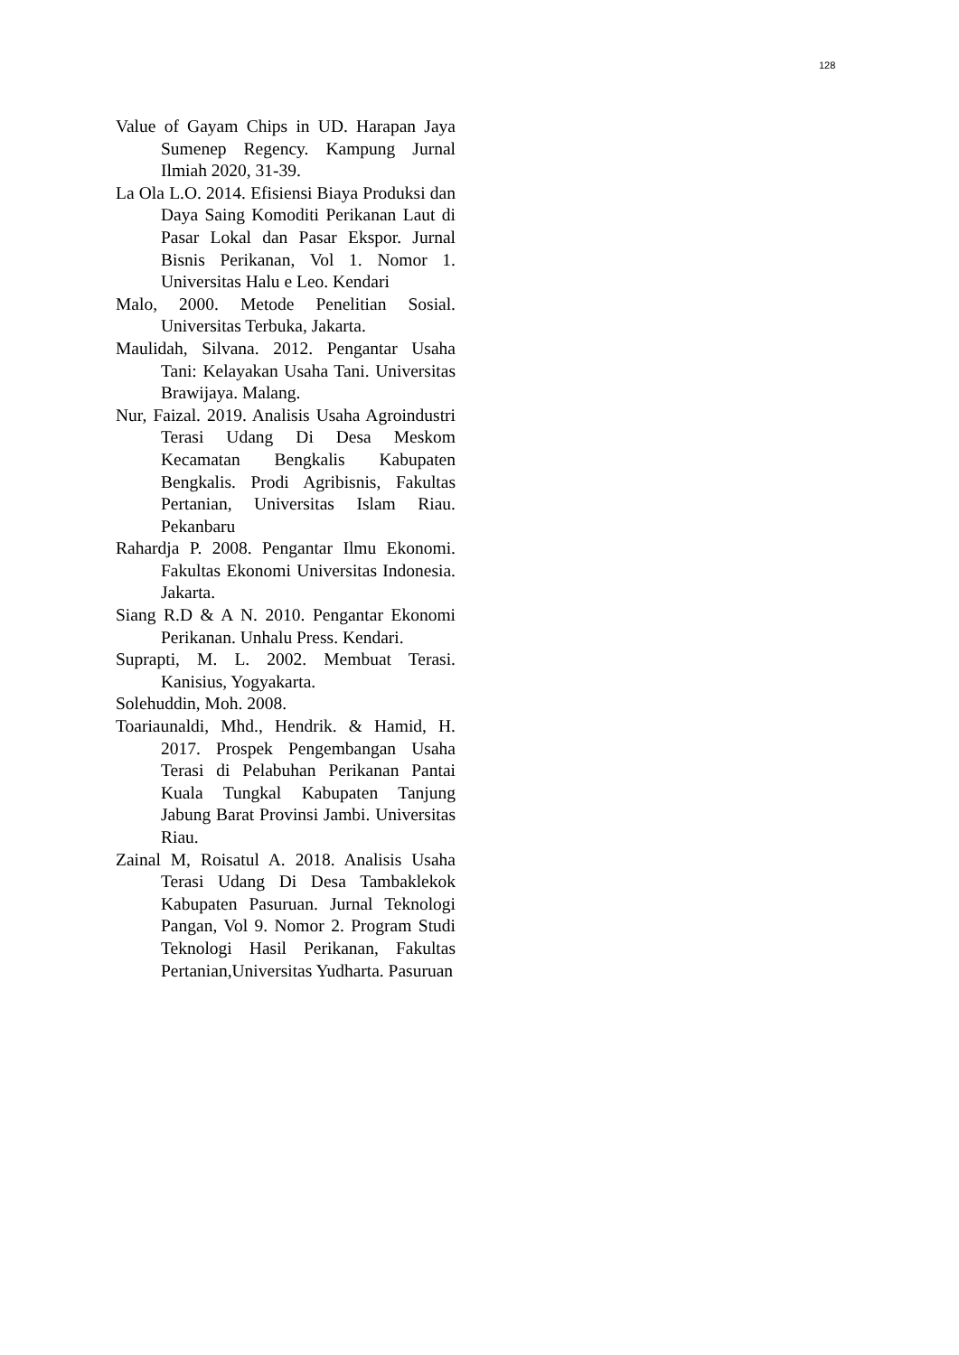128
Value of Gayam Chips in UD. Harapan Jaya Sumenep Regency. Kampung Jurnal Ilmiah 2020, 31-39.
La Ola L.O. 2014. Efisiensi Biaya Produksi dan Daya Saing Komoditi Perikanan Laut di Pasar Lokal dan Pasar Ekspor. Jurnal Bisnis Perikanan, Vol 1. Nomor 1. Universitas Halu e Leo. Kendari
Malo, 2000. Metode Penelitian Sosial. Universitas Terbuka, Jakarta.
Maulidah, Silvana. 2012. Pengantar Usaha Tani: Kelayakan Usaha Tani. Universitas Brawijaya. Malang.
Nur, Faizal. 2019. Analisis Usaha Agroindustri Terasi Udang Di Desa Meskom Kecamatan Bengkalis Kabupaten Bengkalis. Prodi Agribisnis, Fakultas Pertanian, Universitas Islam Riau. Pekanbaru
Rahardja P. 2008. Pengantar Ilmu Ekonomi. Fakultas Ekonomi Universitas Indonesia. Jakarta.
Siang R.D & A N. 2010. Pengantar Ekonomi Perikanan. Unhalu Press. Kendari.
Suprapti, M. L. 2002. Membuat Terasi. Kanisius, Yogyakarta.
Solehuddin, Moh. 2008.
Toariaunaldi, Mhd., Hendrik. & Hamid, H. 2017. Prospek Pengembangan Usaha Terasi di Pelabuhan Perikanan Pantai Kuala Tungkal Kabupaten Tanjung Jabung Barat Provinsi Jambi. Universitas Riau.
Zainal M, Roisatul A. 2018. Analisis Usaha Terasi Udang Di Desa Tambaklekok Kabupaten Pasuruan. Jurnal Teknologi Pangan, Vol 9. Nomor 2. Program Studi Teknologi Hasil Perikanan, Fakultas Pertanian,Universitas Yudharta. Pasuruan